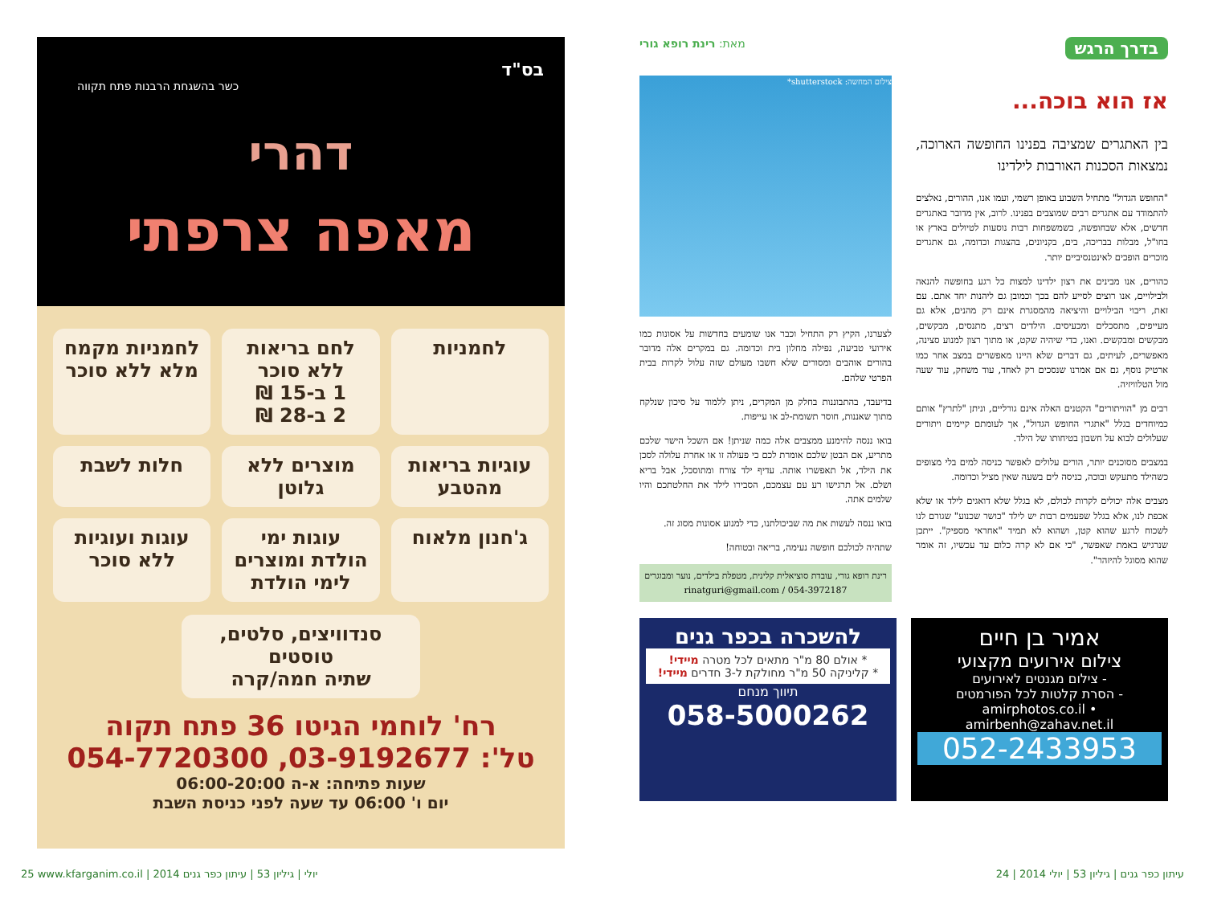בס"ד
כשר בהשגחת הרבנות פתח תקווה
דהרי
מאפה צרפתי
לחמניות
לחם בריאות ללא סוכר
1 ב-15 ₪
2 ב-28 ₪
לחמניות מקמח מלא ללא סוכר
עוגיות בריאות מהטבע
מוצרים ללא גלוטן
חלות לשבת
ג'חנון מלאוח
עוגות ימי הולדת ומוצרים לימי הולדת
עוגות ועוגיות ללא סוכר
סנדוויצים, סלטים, טוסטים
שתיה חמה/קרה
רח' לוחמי הגיטו 36 פתח תקוה
טל': 03-9192677, 054-7720300
שעות פתיחה: א-ה 06:00-20:00
יום ו' 06:00 עד שעה לפני כניסת השבת
בדרך הרגש מאת: רינת רופא גורי
אז הוא בוכה...
בין האתגרים שמציבה בפנינו החופשה הארוכה, נמצאות הסכנות האורבות לילדינו
"החופש הגדול" מתחיל השבוע באופן רשמי, ועמו אנו, ההורים, נאלצים להתמודד עם אתגרים רבים שמוצבים בפנינו. לרוב, אין מדובר באתגרים חדשים, אלא שבחופשה, כשמשפחות רבות נוסעות לטיולים בארץ או בחו"ל, מבלות בבריכה, בים, בקניונים, בהצגות וכדומה, גם אתגרים מוכרים הופכים לאינטנסיביים יותר.
כהורים, אנו מבינים את רצון ילדינו למצות כל רגע בחופשה להנאה ולבילויים, אנו רוצים לסייע להם בכך וכמובן גם ליהנות יחד אתם. עם זאת, ריבוי הבילויים והיציאה מהמסגרת אינם רק מהנים, אלא גם מעייפים, מתסכלים ומכעיסים. הילדים רצים, מתנסים, מבקשים, מבקשים ומבקשים. ואנו, כדי שיהיה שקט, או מתוך רצון למנוע סצינה, מאפשרים, לעיתים, גם דברים שלא היינו מאפשרים במצב אחר כמו ארטיק נוסף, גם אם אמרנו שנסכים רק לאחד, עוד משחק, עוד שעה מול הטלוויזיה.
רבים מן "הוויתורים" הקטנים האלה אינם גורליים, וניתן "לתרץ" אותם כמיוחדים בגלל "אתגרי החופש הגדול", אך לעומתם קיימים ויתורים שעלולים לבוא על חשבון בטיחותו של הילד.
במצבים מסוכנים יותר, הורים עלולים לאפשר כניסה למים בלי מצופים כשהילד מתעקש ובוכה, כניסה לים בשעה שאין מציל וכדומה.
מצבים אלה יכולים לקרות לכולם, לא בגלל שלא דואגים לילד או שלא אכפת לנו, אלא בגלל שפעמים רבות יש לילד "כושר שכנוע" שגורם לנו לשכוח לרגע שהוא קטן, ושהוא לא תמיד "אחראי מספיק". ייתכן שנרגיש באמת שאפשר, "כי אם לא קרה כלום עד עכשיו, זה אומר שהוא מסוגל להיזהר".
צילום המחשה: shutterstock*
לצערנו, הקיץ רק התחיל וכבר אנו שומעים בחדשות על אסונות כמו אירועי טביעה, נפילה מחלון בית וכדומה. גם במקרים אלה מדובר בהורים אוהבים ומסורים שלא חשבו מעולם שזה עלול לקרות בבית הפרטי שלהם.
בדיעבד, בהתבוננות בחלק מן המקרים, ניתן ללמוד על סיכון שנלקח מתוך שאננות, חוסר תשומת-לב או עייפות.
בואו ננסה להימנע ממצבים אלה כמה שניתן! אם השכל הישר שלכם מתריע, אם הבטן שלכם אומרת לכם כי פעולה זו או אחרת עלולה לסכן את הילד, אל תאפשרו אותה. עדיף ילד צורח ומתוסכל, אבל בריא ושלם. אל תרגישו רע עם עצמכם, הסבירו לילד את החלטתכם והיו שלמים אתה.
בואו ננסה לעשות את מה שביכולתנו, כדי למנוע אסונות מסוג זה.
שתהיה לכולכם חופשה נעימה, בריאה ובטוחה!
רינת רופא גורי, עובדת סוציאלית קלינית, מטפלת בילדים, נוער ומבוגרים
rinatguri@gmail.com / 054-3972187
אמיר בן חיים
צילום אירועים מקצועי
- צילום מגנטים לאירועים
- הסרת קלטות לכל הפורמטים
amirphotos.co.il • amirbenh@zahav.net.il
052-2433953
להשכרה בכפר גנים
* אולם 80 מ"ר מתאים לכל מטרה מיידי!
* קליניקה 50 מ"ר מחולקת ל-3 חדרים מיידי!
תיווך מנחם
058-5000262
25 www.kfarganim.co.il | 2014 יולי | גיליון 53 | עיתון כפר גנים עיתון כפר גנים | גיליון 53 | יולי 2014 | 24